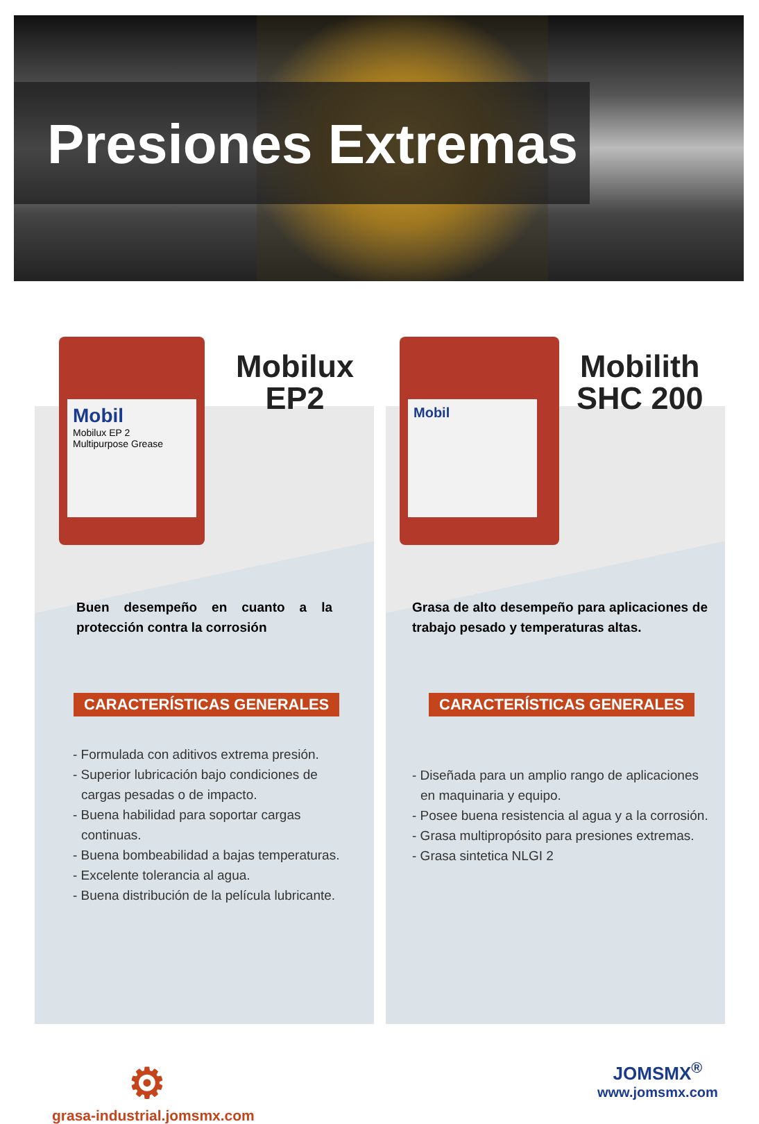Presiones Extremas
Mobil
Mobilux EP 2
Multipurpose Grease
Mobilux
EP2
Buen desempeño en cuanto a la protección contra la corrosión
CARACTERÍSTICAS GENERALES
- Formulada con aditivos extrema presión.
- Superior lubricación bajo condiciones de cargas pesadas o de impacto.
- Buena habilidad para soportar cargas continuas.
- Buena bombeabilidad a bajas temperaturas.
- Excelente tolerancia al agua.
- Buena distribución de la película lubricante.
⚙
grasa-industrial.jomsmx.com
Mobil
Mobilith
SHC 200
Grasa de alto desempeño para aplicaciones de trabajo pesado y temperaturas altas.
CARACTERÍSTICAS GENERALES
- Diseñada para un amplio rango de aplicaciones en maquinaria y equipo.
- Posee buena resistencia al agua y a la corrosión.
- Grasa multipropósito para presiones extremas.
- Grasa sintetica NLGI 2
JOMSMX<sup>®</sup>
www.jomsmx.com